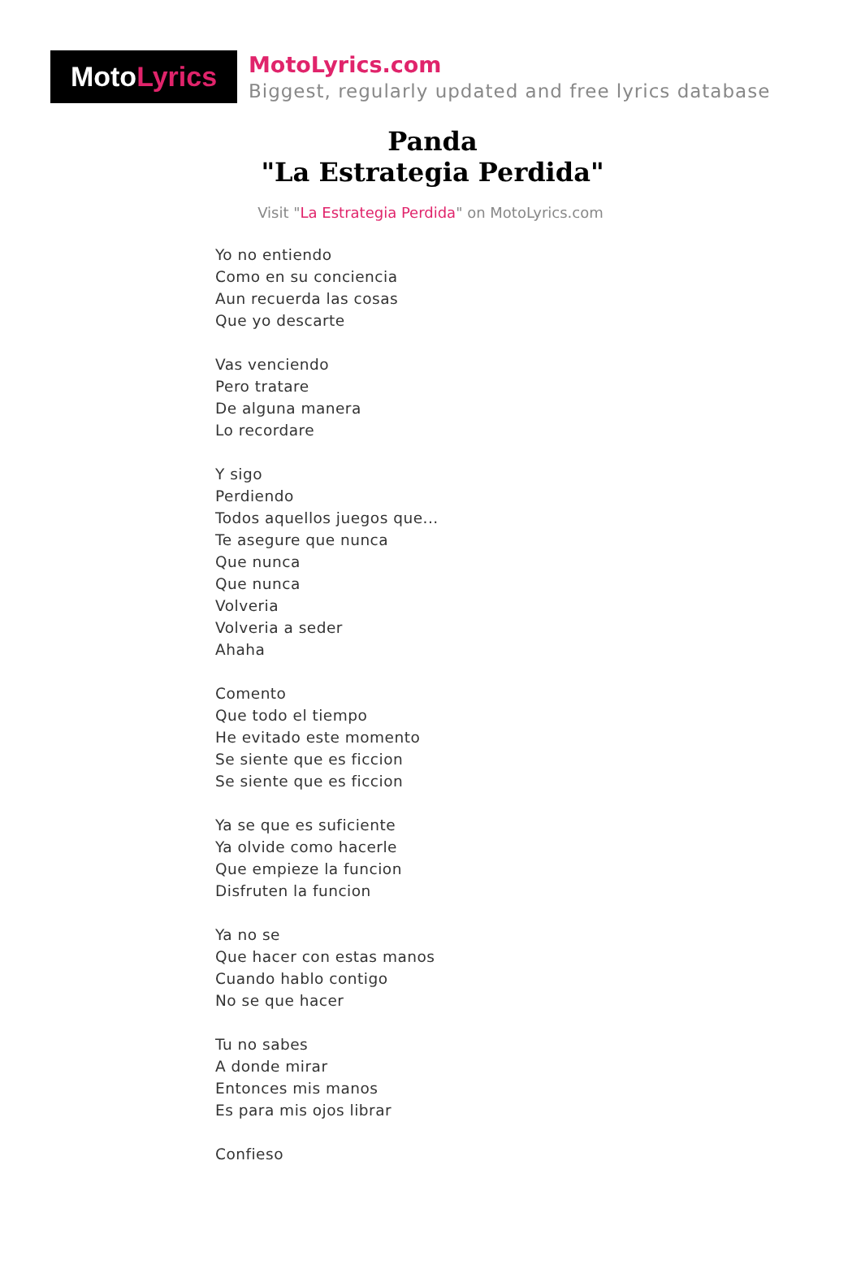Moto Lyrics
MotoLyrics.com
Biggest, regularly updated and free lyrics database
Panda
"La Estrategia Perdida"
Visit "La Estrategia Perdida" on MotoLyrics.com
Yo no entiendo
Como en su conciencia
Aun recuerda las cosas
Que yo descarte
Vas venciendo
Pero tratare
De alguna manera
Lo recordare
Y sigo
Perdiendo
Todos aquellos juegos que...
Te asegure que nunca
Que nunca
Que nunca
Volveria
Volveria a seder
Ahaha
Comento
Que todo el tiempo
He evitado este momento
Se siente que es ficcion
Se siente que es ficcion
Ya se que es suficiente
Ya olvide como hacerle
Que empieze la funcion
Disfruten la funcion
Ya no se
Que hacer con estas manos
Cuando hablo contigo
No se que hacer
Tu no sabes
A donde mirar
Entonces mis manos
Es para mis ojos librar
Confieso